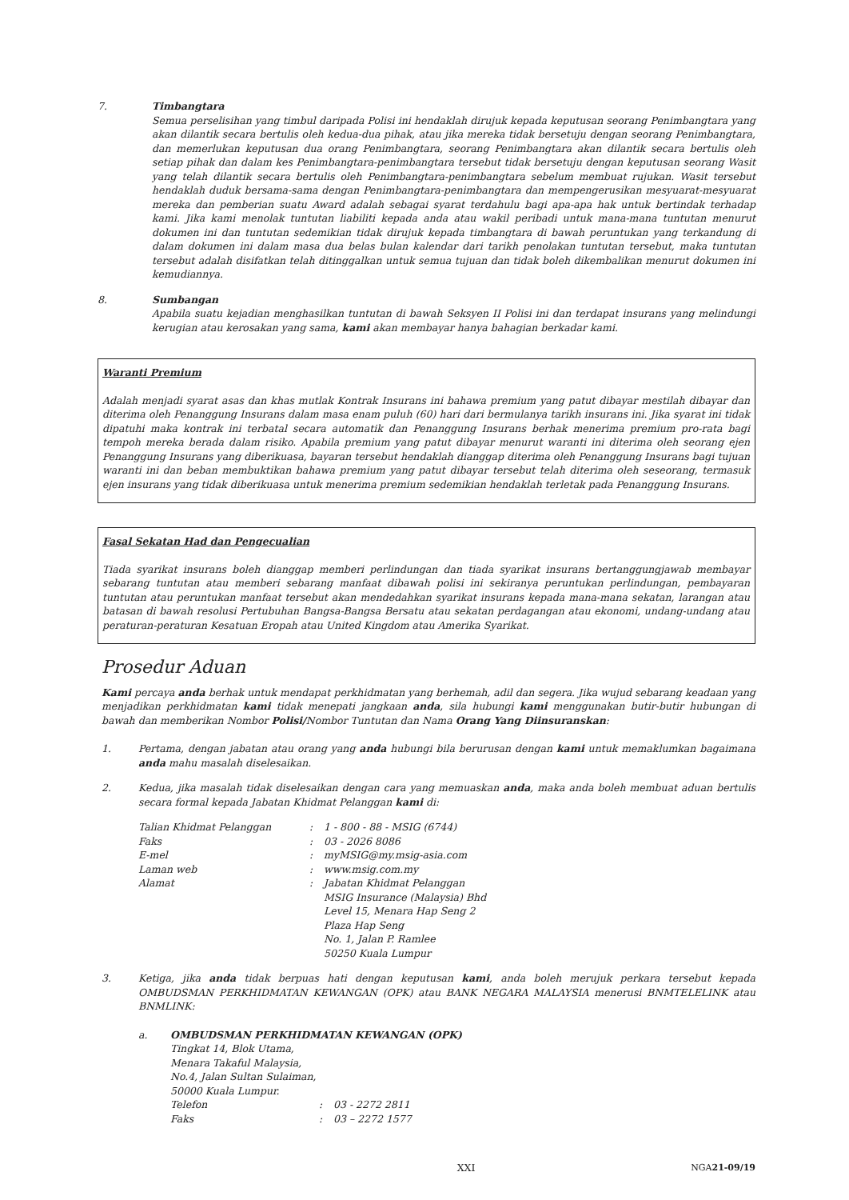7. Timbangtara
Semua perselisihan yang timbul daripada Polisi ini hendaklah dirujuk kepada keputusan seorang Penimbangtara yang akan dilantik secara bertulis oleh kedua-dua pihak, atau jika mereka tidak bersetuju dengan seorang Penimbangtara, dan memerlukan keputusan dua orang Penimbangtara, seorang Penimbangtara akan dilantik secara bertulis oleh setiap pihak dan dalam kes Penimbangtara-penimbangtara tersebut tidak bersetuju dengan keputusan seorang Wasit yang telah dilantik secara bertulis oleh Penimbangtara-penimbangtara sebelum membuat rujukan. Wasit tersebut hendaklah duduk bersama-sama dengan Penimbangtara-penimbangtara dan mempengerusikan mesyuarat-mesyuarat mereka dan pemberian suatu Award adalah sebagai syarat terdahulu bagi apa-apa hak untuk bertindak terhadap kami. Jika kami menolak tuntutan liabiliti kepada anda atau wakil peribadi untuk mana-mana tuntutan menurut dokumen ini dan tuntutan sedemikian tidak dirujuk kepada timbangtara di bawah peruntukan yang terkandung di dalam dokumen ini dalam masa dua belas bulan kalendar dari tarikh penolakan tuntutan tersebut, maka tuntutan tersebut adalah disifatkan telah ditinggalkan untuk semua tujuan dan tidak boleh dikembalikan menurut dokumen ini kemudiannya.
8. Sumbangan
Apabila suatu kejadian menghasilkan tuntutan di bawah Seksyen II Polisi ini dan terdapat insurans yang melindungi kerugian atau kerosakan yang sama, kami akan membayar hanya bahagian berkadar kami.
Waranti Premium
Adalah menjadi syarat asas dan khas mutlak Kontrak Insurans ini bahawa premium yang patut dibayar mestilah dibayar dan diterima oleh Penanggung Insurans dalam masa enam puluh (60) hari dari bermulanya tarikh insurans ini. Jika syarat ini tidak dipatuhi maka kontrak ini terbatal secara automatik dan Penanggung Insurans berhak menerima premium pro-rata bagi tempoh mereka berada dalam risiko. Apabila premium yang patut dibayar menurut waranti ini diterima oleh seorang ejen Penanggung Insurans yang diberikuasa, bayaran tersebut hendaklah dianggap diterima oleh Penanggung Insurans bagi tujuan waranti ini dan beban membuktikan bahawa premium yang patut dibayar tersebut telah diterima oleh seseorang, termasuk ejen insurans yang tidak diberikuasa untuk menerima premium sedemikian hendaklah terletak pada Penanggung Insurans.
Fasal Sekatan Had dan Pengecualian
Tiada syarikat insurans boleh dianggap memberi perlindungan dan tiada syarikat insurans bertanggungjawab membayar sebarang tuntutan atau memberi sebarang manfaat dibawah polisi ini sekiranya peruntukan perlindungan, pembayaran tuntutan atau peruntukan manfaat tersebut akan mendedahkan syarikat insurans kepada mana-mana sekatan, larangan atau batasan di bawah resolusi Pertubuhan Bangsa-Bangsa Bersatu atau sekatan perdagangan atau ekonomi, undang-undang atau peraturan-peraturan Kesatuan Eropah atau United Kingdom atau Amerika Syarikat.
Prosedur Aduan
Kami percaya anda berhak untuk mendapat perkhidmatan yang berhemah, adil dan segera. Jika wujud sebarang keadaan yang menjadikan perkhidmatan kami tidak menepati jangkaan anda, sila hubungi kami menggunakan butir-butir hubungan di bawah dan memberikan Nombor Polisi/Nombor Tuntutan dan Nama Orang Yang Diinsuranskan:
1. Pertama, dengan jabatan atau orang yang anda hubungi bila berurusan dengan kami untuk memaklumkan bagaimana anda mahu masalah diselesaikan.
2. Kedua, jika masalah tidak diselesaikan dengan cara yang memuaskan anda, maka anda boleh membuat aduan bertulis secara formal kepada Jabatan Khidmat Pelanggan kami di:
| Talian Khidmat Pelanggan | : | 1 - 800 - 88 - MSIG (6744) |
| Faks | : | 03 - 2026 8086 |
| E-mel | : | myMSIG@my.msig-asia.com |
| Laman web | : | www.msig.com.my |
| Alamat | : | Jabatan Khidmat Pelanggan MSIG Insurance (Malaysia) Bhd Level 15, Menara Hap Seng 2 Plaza Hap Seng No. 1, Jalan P. Ramlee 50250 Kuala Lumpur |
3. Ketiga, jika anda tidak berpuas hati dengan keputusan kami, anda boleh merujuk perkara tersebut kepada OMBUDSMAN PERKHIDMATAN KEWANGAN (OPK) atau BANK NEGARA MALAYSIA menerusi BNMTELELINK atau BNMLINK:
a. OMBUDSMAN PERKHIDMATAN KEWANGAN (OPK)
Tingkat 14, Blok Utama,
Menara Takaful Malaysia,
No.4, Jalan Sultan Sulaiman,
50000 Kuala Lumpur.
| Telefon | : | 03 - 2272 2811 |
| Faks | : | 03 – 2272 1577 |
XXI NGA21-09/19